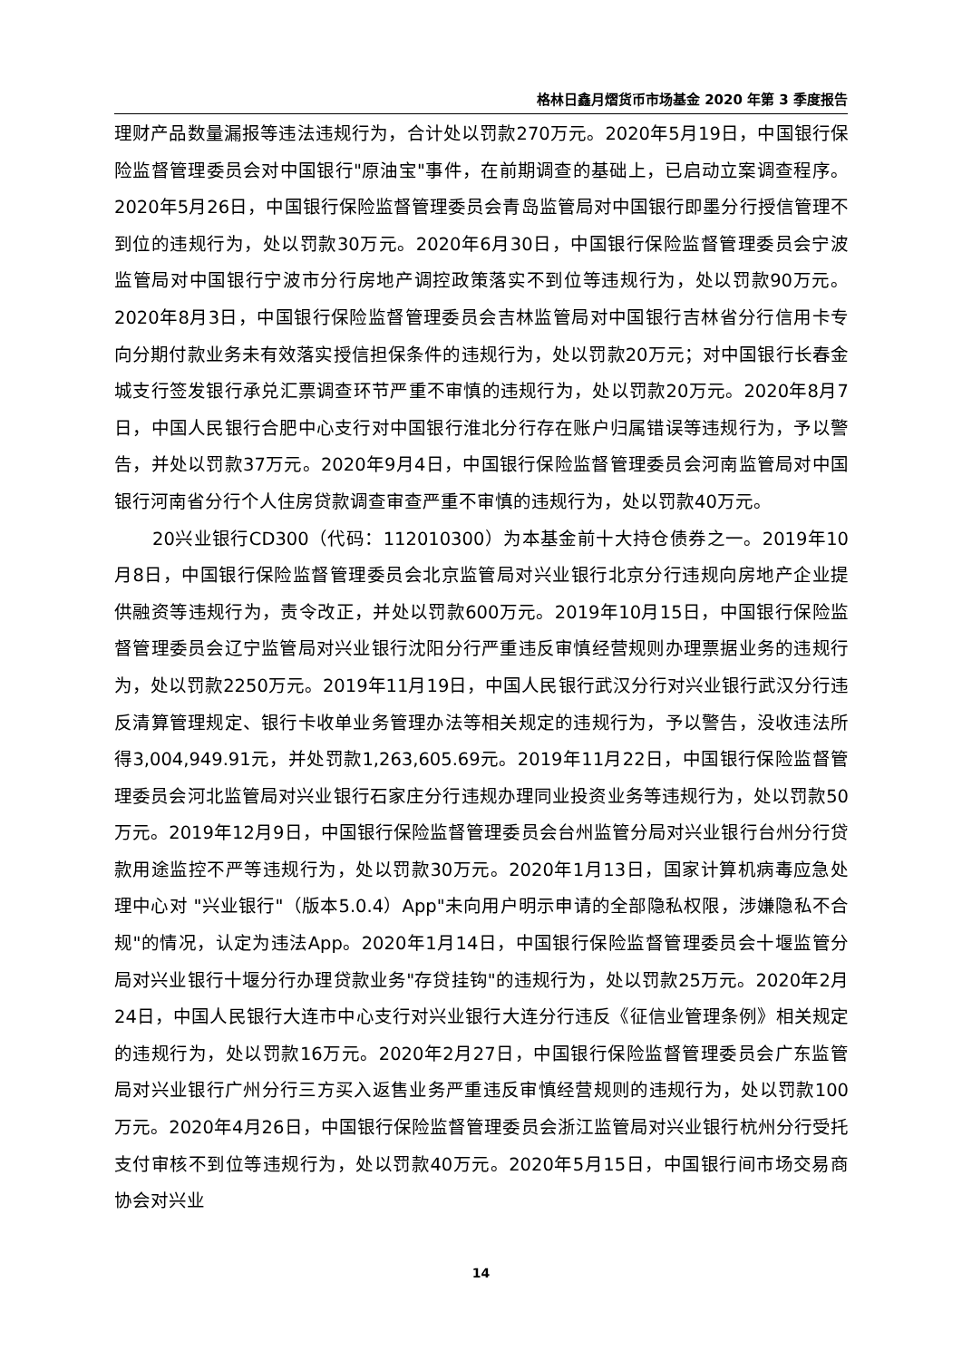格林日鑫月熠货币市场基金 2020 年第 3 季度报告
理财产品数量漏报等违法违规行为，合计处以罚款270万元。2020年5月19日，中国银行保险监督管理委员会对中国银行"原油宝"事件，在前期调查的基础上，已启动立案调查程序。2020年5月26日，中国银行保险监督管理委员会青岛监管局对中国银行即墨分行授信管理不到位的违规行为，处以罚款30万元。2020年6月30日，中国银行保险监督管理委员会宁波监管局对中国银行宁波市分行房地产调控政策落实不到位等违规行为，处以罚款90万元。2020年8月3日，中国银行保险监督管理委员会吉林监管局对中国银行吉林省分行信用卡专向分期付款业务未有效落实授信担保条件的违规行为，处以罚款20万元；对中国银行长春金城支行签发银行承兑汇票调查环节严重不审慎的违规行为，处以罚款20万元。2020年8月7日，中国人民银行合肥中心支行对中国银行淮北分行存在账户归属错误等违规行为，予以警告，并处以罚款37万元。2020年9月4日，中国银行保险监督管理委员会河南监管局对中国银行河南省分行个人住房贷款调查审查严重不审慎的违规行为，处以罚款40万元。
20兴业银行CD300（代码：112010300）为本基金前十大持仓债券之一。2019年10月8日，中国银行保险监督管理委员会北京监管局对兴业银行北京分行违规向房地产企业提供融资等违规行为，责令改正，并处以罚款600万元。2019年10月15日，中国银行保险监督管理委员会辽宁监管局对兴业银行沈阳分行严重违反审慎经营规则办理票据业务的违规行为，处以罚款2250万元。2019年11月19日，中国人民银行武汉分行对兴业银行武汉分行违反清算管理规定、银行卡收单业务管理办法等相关规定的违规行为，予以警告，没收违法所得3,004,949.91元，并处罚款1,263,605.69元。2019年11月22日，中国银行保险监督管理委员会河北监管局对兴业银行石家庄分行违规办理同业投资业务等违规行为，处以罚款50万元。2019年12月9日，中国银行保险监督管理委员会台州监管分局对兴业银行台州分行贷款用途监控不严等违规行为，处以罚款30万元。2020年1月13日，国家计算机病毒应急处理中心对 "兴业银行"（版本5.0.4）App"未向用户明示申请的全部隐私权限，涉嫌隐私不合规"的情况，认定为违法App。2020年1月14日，中国银行保险监督管理委员会十堰监管分局对兴业银行十堰分行办理贷款业务"存贷挂钩"的违规行为，处以罚款25万元。2020年2月24日，中国人民银行大连市中心支行对兴业银行大连分行违反《征信业管理条例》相关规定的违规行为，处以罚款16万元。2020年2月27日，中国银行保险监督管理委员会广东监管局对兴业银行广州分行三方买入返售业务严重违反审慎经营规则的违规行为，处以罚款100万元。2020年4月26日，中国银行保险监督管理委员会浙江监管局对兴业银行杭州分行受托支付审核不到位等违规行为，处以罚款40万元。2020年5月15日，中国银行间市场交易商协会对兴业
14